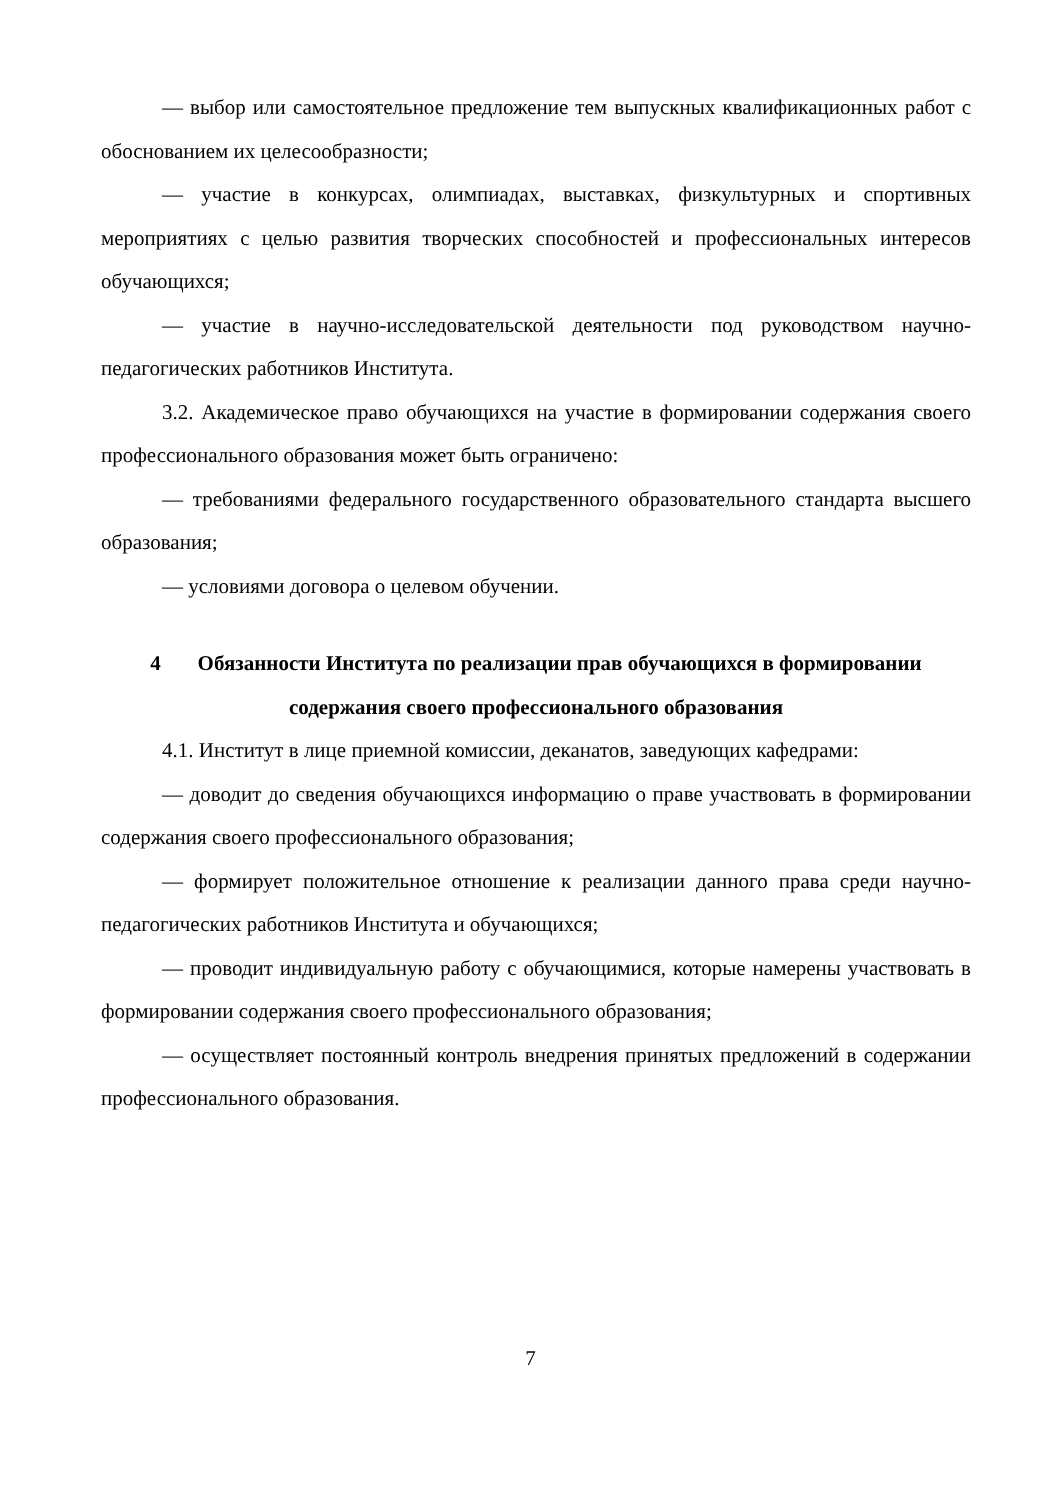— выбор или самостоятельное предложение тем выпускных квалификационных работ с обоснованием их целесообразности;
— участие в конкурсах, олимпиадах, выставках, физкультурных и спортивных мероприятиях с целью развития творческих способностей и профессиональных интересов обучающихся;
— участие в научно-исследовательской деятельности под руководством научно-педагогических работников Института.
3.2. Академическое право обучающихся на участие в формировании содержания своего профессионального образования может быть ограничено:
— требованиями федерального государственного образовательного стандарта высшего образования;
— условиями договора о целевом обучении.
4 Обязанности Института по реализации прав обучающихся в формировании содержания своего профессионального образования
4.1. Институт в лице приемной комиссии, деканатов, заведующих кафедрами:
— доводит до сведения обучающихся информацию о праве участвовать в формировании содержания своего профессионального образования;
— формирует положительное отношение к реализации данного права среди научно-педагогических работников Института и обучающихся;
— проводит индивидуальную работу с обучающимися, которые намерены участвовать в формировании содержания своего профессионального образования;
— осуществляет постоянный контроль внедрения принятых предложений в содержании профессионального образования.
7